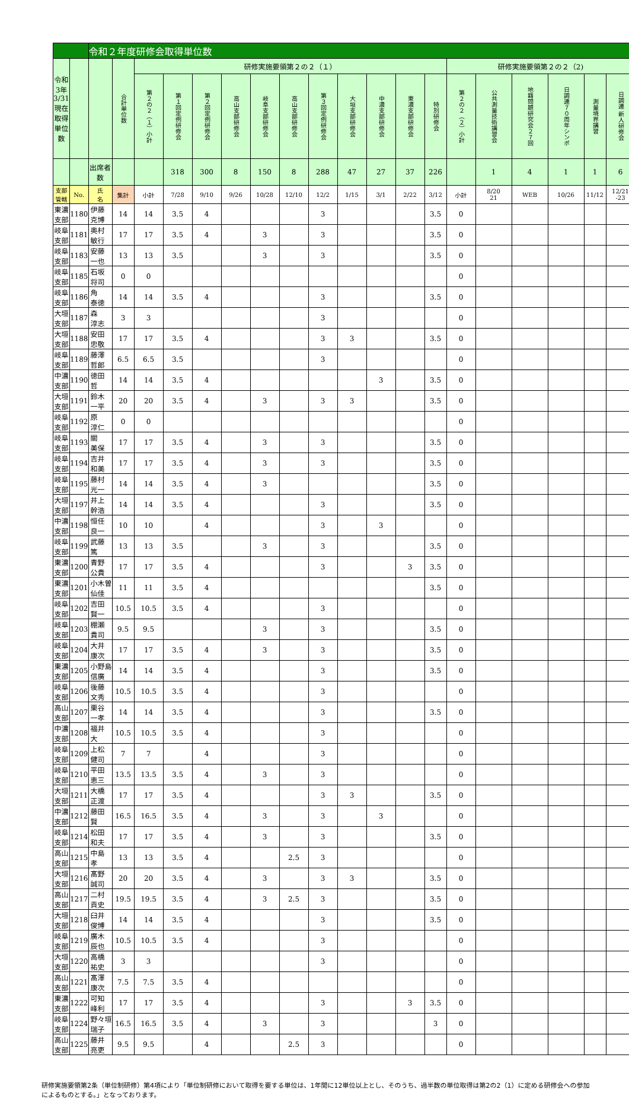| | | 令和２年度研修会取得単位数 | | | | | | | | | | | | | | | | | | | |
| 令和3年 3/31 現在取得 単位数 | | | 合計単位数 | 研修実施要領第２の２（１） | | | | | | | | | | | 研修実施要領第２の２（2) | | | | | | |
| | | | | 第２の２（１）小計 | 第１回定例研修会 | 第２回定例研修会 | 高山支部研修会 | 岐阜支部研修会 | 高山支部研修会 | 第３回定例研修会 | 大垣支部研修会 | 中濃支部研修会 | 東濃支部研修会 | 特別研修会 | 第２の２（２）小計 | 公共測量技術講習会 | 地籍問題研究会２７回 | 日調連７０周年シンポ | 測量境界講習 | 日調連 新人研修会 | |
| | | 出席者数 | | | 318 | 300 | 8 | 150 | 8 | 288 | 47 | 27 | 37 | 226 | | 1 | 4 | 1 | 1 | 6 | |
| 支部管轄 | No. | 氏 名 | 集計 | 小計 | 7/28 | 9/10 | 9/26 | 10/28 | 12/10 | 12/2 | 1/15 | 3/1 | 2/22 | 3/12 | 小計 | 8/20 21 | WEB | 10/26 | 11/12 | 12/21 -23 | |
| 東濃支部 | 1180 | 伊藤 克博 | 14 | 14 | 3.5 | 4 | | | | 3 | | | | 3.5 | 0 | | | | | | |
| 岐阜支部 | 1181 | 奥村 敏行 | 17 | 17 | 3.5 | 4 | | 3 | | 3 | | | | 3.5 | 0 | | | | | | |
| 岐阜支部 | 1183 | 安藤 一也 | 13 | 13 | 3.5 | | | 3 | | 3 | | | | 3.5 | 0 | | | | | | |
| 岐阜支部 | 1185 | 石坂 将司 | 0 | 0 | | | | | | | | | | | 0 | | | | | | |
| 岐阜支部 | 1186 | 角 泰徳 | 14 | 14 | 3.5 | 4 | | | | 3 | | | | 3.5 | 0 | | | | | | |
| 大垣支部 | 1187 | 森 淳志 | 3 | 3 | | | | | | 3 | | | | | 0 | | | | | | |
| 大垣支部 | 1188 | 安田 忠敬 | 17 | 17 | 3.5 | 4 | | | | 3 | 3 | | | 3.5 | 0 | | | | | | |
| 岐阜支部 | 1189 | 藤澤 哲郎 | 6.5 | 6.5 | 3.5 | | | | | 3 | | | | | 0 | | | | | | |
| 中濃支部 | 1190 | 徳田 哲 | 14 | 14 | 3.5 | 4 | | | | | | 3 | | 3.5 | 0 | | | | | | |
| 大垣支部 | 1191 | 鈴木 一平 | 20 | 20 | 3.5 | 4 | | 3 | | 3 | 3 | | | 3.5 | 0 | | | | | | |
| 岐阜支部 | 1192 | 原 淳仁 | 0 | 0 | | | | | | | | | | | 0 | | | | | | |
| 岐阜支部 | 1193 | 關 美保 | 17 | 17 | 3.5 | 4 | | 3 | | 3 | | | | 3.5 | 0 | | | | | | |
| 岐阜支部 | 1194 | 吉井 和美 | 17 | 17 | 3.5 | 4 | | 3 | | 3 | | | | 3.5 | 0 | | | | | | |
| 岐阜支部 | 1195 | 藤村 光一 | 14 | 14 | 3.5 | 4 | | 3 | | | | | | 3.5 | 0 | | | | | | |
| 大垣支部 | 1197 | 井上 幹浩 | 14 | 14 | 3.5 | 4 | | | | 3 | | | | 3.5 | 0 | | | | | | |
| 中濃支部 | 1198 | 恒任 良一 | 10 | 10 | | 4 | | | | 3 | | 3 | | | 0 | | | | | | |
| 岐阜支部 | 1199 | 武藤 篤 | 13 | 13 | 3.5 | | | 3 | | 3 | | | | 3.5 | 0 | | | | | | |
| 東濃支部 | 1200 | 青野 公貴 | 17 | 17 | 3.5 | 4 | | | | 3 | | | 3 | 3.5 | 0 | | | | | | |
| 東濃支部 | 1201 | 小木曽仙佳 | 11 | 11 | 3.5 | 4 | | | | | | | | 3.5 | 0 | | | | | | |
| 岐阜支部 | 1202 | 吉田 賢一 | 10.5 | 10.5 | 3.5 | 4 | | | | 3 | | | | | 0 | | | | | | |
| 岐阜支部 | 1203 | 棚瀬 貴司 | 9.5 | 9.5 | | | | 3 | | 3 | | | | 3.5 | 0 | | | | | | |
| 岐阜支部 | 1204 | 大井 康次 | 17 | 17 | 3.5 | 4 | | 3 | | 3 | | | | 3.5 | 0 | | | | | | |
| 東濃支部 | 1205 | 小野島信廣 | 14 | 14 | 3.5 | 4 | | | | 3 | | | | 3.5 | 0 | | | | | | |
| 岐阜支部 | 1206 | 後藤 文秀 | 10.5 | 10.5 | 3.5 | 4 | | | | 3 | | | | | 0 | | | | | | |
| 高山支部 | 1207 | 栗谷 一孝 | 14 | 14 | 3.5 | 4 | | | | 3 | | | | 3.5 | 0 | | | | | | |
| 中濃支部 | 1208 | 福井 大 | 10.5 | 10.5 | 3.5 | 4 | | | | 3 | | | | | 0 | | | | | | |
| 岐阜支部 | 1209 | 上松 健司 | 7 | 7 | | 4 | | | | 3 | | | | | 0 | | | | | | |
| 岐阜支部 | 1210 | 平田 恵三 | 13.5 | 13.5 | 3.5 | 4 | | 3 | | 3 | | | | | 0 | | | | | | |
| 大垣支部 | 1211 | 大橋 正渡 | 17 | 17 | 3.5 | 4 | | | | 3 | 3 | | | 3.5 | 0 | | | | | | |
| 中濃支部 | 1212 | 藤田 賢 | 16.5 | 16.5 | 3.5 | 4 | | 3 | | 3 | | 3 | | | 0 | | | | | | |
| 岐阜支部 | 1214 | 松田 和夫 | 17 | 17 | 3.5 | 4 | | 3 | | 3 | | | | 3.5 | 0 | | | | | | |
| 高山支部 | 1215 | 中島 孝 | 13 | 13 | 3.5 | 4 | | | 2.5 | 3 | | | | | 0 | | | | | | |
| 大垣支部 | 1216 | 髙野 誠司 | 20 | 20 | 3.5 | 4 | | 3 | | 3 | 3 | | | 3.5 | 0 | | | | | | |
| 高山支部 | 1217 | 二村 貢史 | 19.5 | 19.5 | 3.5 | 4 | | 3 | 2.5 | 3 | | | | 3.5 | 0 | | | | | | |
| 大垣支部 | 1218 | 臼井 俊博 | 14 | 14 | 3.5 | 4 | | | | 3 | | | | 3.5 | 0 | | | | | | |
| 岐阜支部 | 1219 | 廣木 辰也 | 10.5 | 10.5 | 3.5 | 4 | | | | 3 | | | | | 0 | | | | | | |
| 大垣支部 | 1220 | 高橋 祐史 | 3 | 3 | | | | | | 3 | | | | | 0 | | | | | | |
| 高山支部 | 1221 | 髙澤 康次 | 7.5 | 7.5 | 3.5 | 4 | | | | | | | | | 0 | | | | | | |
| 東濃支部 | 1222 | 可知 峰利 | 17 | 17 | 3.5 | 4 | | | | 3 | | | 3 | 3.5 | 0 | | | | | | |
| 岐阜支部 | 1224 | 野々垣瑞子 | 16.5 | 16.5 | 3.5 | 4 | | 3 | | 3 | | | | 3 | 0 | | | | | | |
| 高山支部 | 1225 | 藤井 亮吏 | 9.5 | 9.5 | | 4 | | | 2.5 | 3 | | | | | 0 | | | | | | |
研修実施要領第2条（単位制研修）第4項により「単位制研修において取得を要する単位は、1年間に12単位以上とし、そのうち、過半数の単位取得は第2の2（1）に定める研修会への参加によるものとする。」となっております。